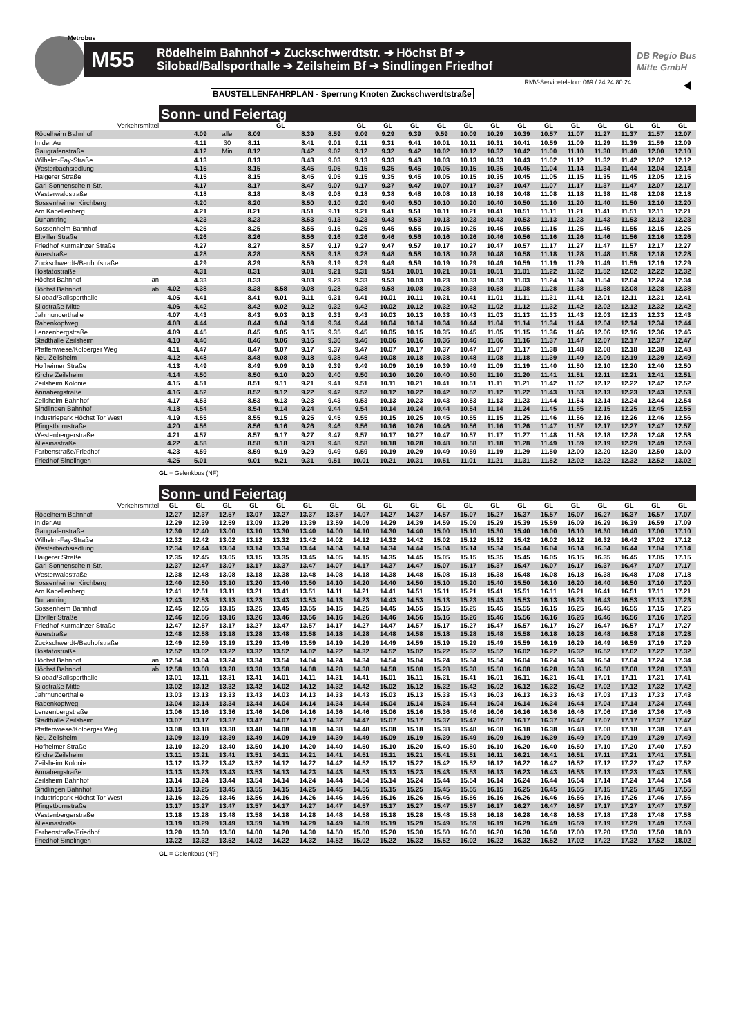Metrobus
M55
Rödelheim Bahnhof ➔ Zuckschwerdtstr. ➔ Höchst Bf ➔
Silobad/Ballsporthalle ➔ Zeilsheim Bf ➔ Sindlingen Friedhof
DB Regio Bus
Mitte GmbH
RMV-Servicetelefon: 069 / 24 24 80 24
BAUSTELLENFAHRPLAN - Sperrung Knoten Zuckschwerdtstraße
Sonn- und Feiertag
| Verkehrsmittel | | | | | GL | | | GL | GL | GL | GL | GL | GL | GL | GL | GL | GL | GL | GL | GL |
| --- | --- | --- | --- | --- | --- | --- | --- | --- | --- | --- | --- | --- | --- | --- | --- | --- | --- | --- | --- | --- |
| Rödelheim Bahnhof | | 4.09 | alle | 8.09 | | 8.39 | 8.59 | 9.09 | 9.29 | 9.39 | 9.59 | 10.09 | 10.29 | 10.39 | 10.57 | 11.07 | 11.27 | 11.37 | 11.57 | 12.07 |
| In der Au | | 4.11 | 30 | 8.11 | | 8.41 | 9.01 | 9.11 | 9.31 | 9.41 | 10.01 | 10.11 | 10.31 | 10.41 | 10.59 | 11.09 | 11.29 | 11.39 | 11.59 | 12.09 |
| Gaugrafenstraße | | 4.12 | Min | 8.12 | | 8.42 | 9.02 | 9.12 | 9.32 | 9.42 | 10.02 | 10.12 | 10.32 | 10.42 | 11.00 | 11.10 | 11.30 | 11.40 | 12.00 | 12.10 |
| Wilhelm-Fay-Straße | | 4.13 | | 8.13 | | 8.43 | 9.03 | 9.13 | 9.33 | 9.43 | 10.03 | 10.13 | 10.33 | 10.43 | 11.02 | 11.12 | 11.32 | 11.42 | 12.02 | 12.12 |
| Westerbachsiedlung | | 4.15 | | 8.15 | | 8.45 | 9.05 | 9.15 | 9.35 | 9.45 | 10.05 | 10.15 | 10.35 | 10.45 | 11.04 | 11.14 | 11.34 | 11.44 | 12.04 | 12.14 |
| Haigerer Straße | | 4.15 | | 8.15 | | 8.45 | 9.05 | 9.15 | 9.35 | 9.45 | 10.05 | 10.15 | 10.35 | 10.45 | 11.05 | 11.15 | 11.35 | 11.45 | 12.05 | 12.15 |
| Carl-Sonnenschein-Str. | | 4.17 | | 8.17 | | 8.47 | 9.07 | 9.17 | 9.37 | 9.47 | 10.07 | 10.17 | 10.37 | 10.47 | 11.07 | 11.17 | 11.37 | 11.47 | 12.07 | 12.17 |
| Westerwaldstraße | | 4.18 | | 8.18 | | 8.48 | 9.08 | 9.18 | 9.38 | 9.48 | 10.08 | 10.18 | 10.38 | 10.48 | 11.08 | 11.18 | 11.38 | 11.48 | 12.08 | 12.18 |
| Sossenheimer Kirchberg | | 4.20 | | 8.20 | | 8.50 | 9.10 | 9.20 | 9.40 | 9.50 | 10.10 | 10.20 | 10.40 | 10.50 | 11.10 | 11.20 | 11.40 | 11.50 | 12.10 | 12.20 |
| Am Kapellenberg | | 4.21 | | 8.21 | | 8.51 | 9.11 | 9.21 | 9.41 | 9.51 | 10.11 | 10.21 | 10.41 | 10.51 | 11.11 | 11.21 | 11.41 | 11.51 | 12.11 | 12.21 |
| Dunantring | | 4.23 | | 8.23 | | 8.53 | 9.13 | 9.23 | 9.43 | 9.53 | 10.13 | 10.23 | 10.43 | 10.53 | 11.13 | 11.23 | 11.43 | 11.53 | 12.13 | 12.23 |
| Sossenheim Bahnhof | | 4.25 | | 8.25 | | 8.55 | 9.15 | 9.25 | 9.45 | 9.55 | 10.15 | 10.25 | 10.45 | 10.55 | 11.15 | 11.25 | 11.45 | 11.55 | 12.15 | 12.25 |
| Eltviller Straße | | 4.26 | | 8.26 | | 8.56 | 9.16 | 9.26 | 9.46 | 9.56 | 10.16 | 10.26 | 10.46 | 10.56 | 11.16 | 11.26 | 11.46 | 11.56 | 12.16 | 12.26 |
| Friedhof Kurmainzer Straße | | 4.27 | | 8.27 | | 8.57 | 9.17 | 9.27 | 9.47 | 9.57 | 10.17 | 10.27 | 10.47 | 10.57 | 11.17 | 11.27 | 11.47 | 11.57 | 12.17 | 12.27 |
| Auerstraße | | 4.28 | | 8.28 | | 8.58 | 9.18 | 9.28 | 9.48 | 9.58 | 10.18 | 10.28 | 10.48 | 10.58 | 11.18 | 11.28 | 11.48 | 11.58 | 12.18 | 12.28 |
| Zuckschwerdt-/Bauhofstraße | | 4.29 | | 8.29 | | 8.59 | 9.19 | 9.29 | 9.49 | 9.59 | 10.19 | 10.29 | 10.49 | 10.59 | 11.19 | 11.29 | 11.49 | 11.59 | 12.19 | 12.29 |
| Hostatostraße | | 4.31 | | 8.31 | | 9.01 | 9.21 | 9.31 | 9.51 | 10.01 | 10.21 | 10.31 | 10.51 | 11.01 | 11.22 | 11.32 | 11.52 | 12.02 | 12.22 | 12.32 |
| Höchst Bahnhof an | | 4.33 | | 8.33 | | 9.03 | 9.23 | 9.33 | 9.53 | 10.03 | 10.23 | 10.33 | 10.53 | 11.03 | 11.24 | 11.34 | 11.54 | 12.04 | 12.24 | 12.34 |
| Höchst Bahnhof ab | 4.02 | 4.38 | | 8.38 | 8.58 | 9.08 | 9.28 | 9.38 | 9.58 | 10.08 | 10.28 | 10.38 | 10.58 | 11.08 | 11.28 | 11.38 | 11.58 | 12.08 | 12.28 | 12.38 |
| Silobad/Ballsporthalle | 4.05 | 4.41 | | 8.41 | 9.01 | 9.11 | 9.31 | 9.41 | 10.01 | 10.11 | 10.31 | 10.41 | 11.01 | 11.11 | 11.31 | 11.41 | 12.01 | 12.11 | 12.31 | 12.41 |
| Silostraße Mitte | 4.06 | 4.42 | | 8.42 | 9.02 | 9.12 | 9.32 | 9.42 | 10.02 | 10.12 | 10.32 | 10.42 | 11.02 | 11.12 | 11.32 | 11.42 | 12.02 | 12.12 | 12.32 | 12.42 |
| Jahrhunderthalle | 4.07 | 4.43 | | 8.43 | 9.03 | 9.13 | 9.33 | 9.43 | 10.03 | 10.13 | 10.33 | 10.43 | 11.03 | 11.13 | 11.33 | 11.43 | 12.03 | 12.13 | 12.33 | 12.43 |
| Rabenkopfweg | 4.08 | 4.44 | | 8.44 | 9.04 | 9.14 | 9.34 | 9.44 | 10.04 | 10.14 | 10.34 | 10.44 | 11.04 | 11.14 | 11.34 | 11.44 | 12.04 | 12.14 | 12.34 | 12.44 |
| Lenzenbergstraße | 4.09 | 4.45 | | 8.45 | 9.05 | 9.15 | 9.35 | 9.45 | 10.05 | 10.15 | 10.35 | 10.45 | 11.05 | 11.15 | 11.36 | 11.46 | 12.06 | 12.16 | 12.36 | 12.46 |
| Stadthalle Zeilsheim | 4.10 | 4.46 | | 8.46 | 9.06 | 9.16 | 9.36 | 9.46 | 10.06 | 10.16 | 10.36 | 10.46 | 11.06 | 11.16 | 11.37 | 11.47 | 12.07 | 12.17 | 12.37 | 12.47 |
| Pfaffenwiese/Kolberger Weg | 4.11 | 4.47 | | 8.47 | 9.07 | 9.17 | 9.37 | 9.47 | 10.07 | 10.17 | 10.37 | 10.47 | 11.07 | 11.17 | 11.38 | 11.48 | 12.08 | 12.18 | 12.38 | 12.48 |
| Neu-Zeilsheim | 4.12 | 4.48 | | 8.48 | 9.08 | 9.18 | 9.38 | 9.48 | 10.08 | 10.18 | 10.38 | 10.48 | 11.08 | 11.18 | 11.39 | 11.49 | 12.09 | 12.19 | 12.39 | 12.49 |
| Hofheimer Straße | 4.13 | 4.49 | | 8.49 | 9.09 | 9.19 | 9.39 | 9.49 | 10.09 | 10.19 | 10.39 | 10.49 | 11.09 | 11.19 | 11.40 | 11.50 | 12.10 | 12.20 | 12.40 | 12.50 |
| Kirche Zeilsheim | 4.14 | 4.50 | | 8.50 | 9.10 | 9.20 | 9.40 | 9.50 | 10.10 | 10.20 | 10.40 | 10.50 | 11.10 | 11.20 | 11.41 | 11.51 | 12.11 | 12.21 | 12.41 | 12.51 |
| Zeilsheim Kolonie | 4.15 | 4.51 | | 8.51 | 9.11 | 9.21 | 9.41 | 9.51 | 10.11 | 10.21 | 10.41 | 10.51 | 11.11 | 11.21 | 11.42 | 11.52 | 12.12 | 12.22 | 12.42 | 12.52 |
| Annabergstraße | 4.16 | 4.52 | | 8.52 | 9.12 | 9.22 | 9.42 | 9.52 | 10.12 | 10.22 | 10.42 | 10.52 | 11.12 | 11.22 | 11.43 | 11.53 | 12.13 | 12.23 | 12.43 | 12.53 |
| Zeilsheim Bahnhof | 4.17 | 4.53 | | 8.53 | 9.13 | 9.23 | 9.43 | 9.53 | 10.13 | 10.23 | 10.43 | 10.53 | 11.13 | 11.23 | 11.44 | 11.54 | 12.14 | 12.24 | 12.44 | 12.54 |
| Sindlingen Bahnhof | 4.18 | 4.54 | | 8.54 | 9.14 | 9.24 | 9.44 | 9.54 | 10.14 | 10.24 | 10.44 | 10.54 | 11.14 | 11.24 | 11.45 | 11.55 | 12.15 | 12.25 | 12.45 | 12.55 |
| Industriepark Höchst Tor West | 4.19 | 4.55 | | 8.55 | 9.15 | 9.25 | 9.45 | 9.55 | 10.15 | 10.25 | 10.45 | 10.55 | 11.15 | 11.25 | 11.46 | 11.56 | 12.16 | 12.26 | 12.46 | 12.56 |
| Pfingstbornstraße | 4.20 | 4.56 | | 8.56 | 9.16 | 9.26 | 9.46 | 9.56 | 10.16 | 10.26 | 10.46 | 10.56 | 11.16 | 11.26 | 11.47 | 11.57 | 12.17 | 12.27 | 12.47 | 12.57 |
| Westenbergerstraße | 4.21 | 4.57 | | 8.57 | 9.17 | 9.27 | 9.47 | 9.57 | 10.17 | 10.27 | 10.47 | 10.57 | 11.17 | 11.27 | 11.48 | 11.58 | 12.18 | 12.28 | 12.48 | 12.58 |
| Allesinastraße | 4.22 | 4.58 | | 8.58 | 9.18 | 9.28 | 9.48 | 9.58 | 10.18 | 10.28 | 10.48 | 10.58 | 11.18 | 11.28 | 11.49 | 11.59 | 12.19 | 12.29 | 12.49 | 12.59 |
| Farbenstraße/Friedhof | 4.23 | 4.59 | | 8.59 | 9.19 | 9.29 | 9.49 | 9.59 | 10.19 | 10.29 | 10.49 | 10.59 | 11.19 | 11.29 | 11.50 | 12.00 | 12.20 | 12.30 | 12.50 | 13.00 |
| Friedhof Sindlingen | 4.25 | 5.01 | | 9.01 | 9.21 | 9.31 | 9.51 | 10.01 | 10.21 | 10.31 | 10.51 | 11.01 | 11.21 | 11.31 | 11.52 | 12.02 | 12.22 | 12.32 | 12.52 | 13.02 |
GL = Gelenkbus (NF)
Sonn- und Feiertag
| Verkehrsmittel | GL | GL | GL | GL | GL | GL | GL | GL | GL | GL | GL | GL | GL | GL | GL | GL | GL | GL | GL | GL |
| --- | --- | --- | --- | --- | --- | --- | --- | --- | --- | --- | --- | --- | --- | --- | --- | --- | --- | --- | --- | --- |
| Rödelheim Bahnhof | 12.27 | 12.37 | 12.57 | 13.07 | 13.27 | 13.37 | 13.57 | 14.07 | 14.27 | 14.37 | 14.57 | 15.07 | 15.27 | 15.37 | 15.57 | 16.07 | 16.27 | 16.37 | 16.57 | 17.07 |
| In der Au | 12.29 | 12.39 | 12.59 | 13.09 | 13.29 | 13.39 | 13.59 | 14.09 | 14.29 | 14.39 | 14.59 | 15.09 | 15.29 | 15.39 | 15.59 | 16.09 | 16.29 | 16.39 | 16.59 | 17.09 |
| Gaugrafenstraße | 12.30 | 12.40 | 13.00 | 13.10 | 13.30 | 13.40 | 14.00 | 14.10 | 14.30 | 14.40 | 15.00 | 15.10 | 15.30 | 15.40 | 16.00 | 16.10 | 16.30 | 16.40 | 17.00 | 17.10 |
| Wilhelm-Fay-Straße | 12.32 | 12.42 | 13.02 | 13.12 | 13.32 | 13.42 | 14.02 | 14.12 | 14.32 | 14.42 | 15.02 | 15.12 | 15.32 | 15.42 | 16.02 | 16.12 | 16.32 | 16.42 | 17.02 | 17.12 |
| Westerbachsiedlung | 12.34 | 12.44 | 13.04 | 13.14 | 13.34 | 13.44 | 14.04 | 14.14 | 14.34 | 14.44 | 15.04 | 15.14 | 15.34 | 15.44 | 16.04 | 16.14 | 16.34 | 16.44 | 17.04 | 17.14 |
| Haigerer Straße | 12.35 | 12.45 | 13.05 | 13.15 | 13.35 | 13.45 | 14.05 | 14.15 | 14.35 | 14.45 | 15.05 | 15.15 | 15.35 | 15.45 | 16.05 | 16.15 | 16.35 | 16.45 | 17.05 | 17.15 |
| Carl-Sonnenschein-Str. | 12.37 | 12.47 | 13.07 | 13.17 | 13.37 | 13.47 | 14.07 | 14.17 | 14.37 | 14.47 | 15.07 | 15.17 | 15.37 | 15.47 | 16.07 | 16.17 | 16.37 | 16.47 | 17.07 | 17.17 |
| Westerwaldstraße | 12.38 | 12.48 | 13.08 | 13.18 | 13.38 | 13.48 | 14.08 | 14.18 | 14.38 | 14.48 | 15.08 | 15.18 | 15.38 | 15.48 | 16.08 | 16.18 | 16.38 | 16.48 | 17.08 | 17.18 |
| Sossenheimer Kirchberg | 12.40 | 12.50 | 13.10 | 13.20 | 13.40 | 13.50 | 14.10 | 14.20 | 14.40 | 14.50 | 15.10 | 15.20 | 15.40 | 15.50 | 16.10 | 16.20 | 16.40 | 16.50 | 17.10 | 17.20 |
| Am Kapellenberg | 12.41 | 12.51 | 13.11 | 13.21 | 13.41 | 13.51 | 14.11 | 14.21 | 14.41 | 14.51 | 15.11 | 15.21 | 15.41 | 15.51 | 16.11 | 16.21 | 16.41 | 16.51 | 17.11 | 17.21 |
| Dunantring | 12.43 | 12.53 | 13.13 | 13.23 | 13.43 | 13.53 | 14.13 | 14.23 | 14.43 | 14.53 | 15.13 | 15.23 | 15.43 | 15.53 | 16.13 | 16.23 | 16.43 | 16.53 | 17.13 | 17.23 |
| Sossenheim Bahnhof | 12.45 | 12.55 | 13.15 | 13.25 | 13.45 | 13.55 | 14.15 | 14.25 | 14.45 | 14.55 | 15.15 | 15.25 | 15.45 | 15.55 | 16.15 | 16.25 | 16.45 | 16.55 | 17.15 | 17.25 |
| Eltviller Straße | 12.46 | 12.56 | 13.16 | 13.26 | 13.46 | 13.56 | 14.16 | 14.26 | 14.46 | 14.56 | 15.16 | 15.26 | 15.46 | 15.56 | 16.16 | 16.26 | 16.46 | 16.56 | 17.16 | 17.26 |
| Friedhof Kurmainzer Straße | 12.47 | 12.57 | 13.17 | 13.27 | 13.47 | 13.57 | 14.17 | 14.27 | 14.47 | 14.57 | 15.17 | 15.27 | 15.47 | 15.57 | 16.17 | 16.27 | 16.47 | 16.57 | 17.17 | 17.27 |
| Auerstraße | 12.48 | 12.58 | 13.18 | 13.28 | 13.48 | 13.58 | 14.18 | 14.28 | 14.48 | 14.58 | 15.18 | 15.28 | 15.48 | 15.58 | 16.18 | 16.28 | 16.48 | 16.58 | 17.18 | 17.28 |
| Zuckschwerdt-/Bauhofstraße | 12.49 | 12.59 | 13.19 | 13.29 | 13.49 | 13.59 | 14.19 | 14.29 | 14.49 | 14.59 | 15.19 | 15.29 | 15.49 | 15.59 | 16.19 | 16.29 | 16.49 | 16.59 | 17.19 | 17.29 |
| Hostatostraße | 12.52 | 13.02 | 13.22 | 13.32 | 13.52 | 14.02 | 14.22 | 14.32 | 14.52 | 15.02 | 15.22 | 15.32 | 15.52 | 16.02 | 16.22 | 16.32 | 16.52 | 17.02 | 17.22 | 17.32 |
| Höchst Bahnhof an | 12.54 | 13.04 | 13.24 | 13.34 | 13.54 | 14.04 | 14.24 | 14.34 | 14.54 | 15.04 | 15.24 | 15.34 | 15.54 | 16.04 | 16.24 | 16.34 | 16.54 | 17.04 | 17.24 | 17.34 |
| Höchst Bahnhof ab | 12.58 | 13.08 | 13.28 | 13.38 | 13.58 | 14.08 | 14.28 | 14.38 | 14.58 | 15.08 | 15.28 | 15.38 | 15.58 | 16.08 | 16.28 | 16.38 | 16.58 | 17.08 | 17.28 | 17.38 |
| Silobad/Ballsporthalle | 13.01 | 13.11 | 13.31 | 13.41 | 14.01 | 14.11 | 14.31 | 14.41 | 15.01 | 15.11 | 15.31 | 15.41 | 16.01 | 16.11 | 16.31 | 16.41 | 17.01 | 17.11 | 17.31 | 17.41 |
| Silostraße Mitte | 13.02 | 13.12 | 13.32 | 13.42 | 14.02 | 14.12 | 14.32 | 14.42 | 15.02 | 15.12 | 15.32 | 15.42 | 16.02 | 16.12 | 16.32 | 16.42 | 17.02 | 17.12 | 17.32 | 17.42 |
| Jahrhunderthalle | 13.03 | 13.13 | 13.33 | 13.43 | 14.03 | 14.13 | 14.33 | 14.43 | 15.03 | 15.13 | 15.33 | 15.43 | 16.03 | 16.13 | 16.33 | 16.43 | 17.03 | 17.13 | 17.33 | 17.43 |
| Rabenkopfweg | 13.04 | 13.14 | 13.34 | 13.44 | 14.04 | 14.14 | 14.34 | 14.44 | 15.04 | 15.14 | 15.34 | 15.44 | 16.04 | 16.14 | 16.34 | 16.44 | 17.04 | 17.14 | 17.34 | 17.44 |
| Lenzenbergstraße | 13.06 | 13.16 | 13.36 | 13.46 | 14.06 | 14.16 | 14.36 | 14.46 | 15.06 | 15.16 | 15.36 | 15.46 | 16.06 | 16.16 | 16.36 | 16.46 | 17.06 | 17.16 | 17.36 | 17.46 |
| Stadthalle Zeilsheim | 13.07 | 13.17 | 13.37 | 13.47 | 14.07 | 14.17 | 14.37 | 14.47 | 15.07 | 15.17 | 15.37 | 15.47 | 16.07 | 16.17 | 16.37 | 16.47 | 17.07 | 17.17 | 17.37 | 17.47 |
| Pfaffenwiese/Kolberger Weg | 13.08 | 13.18 | 13.38 | 13.48 | 14.08 | 14.18 | 14.38 | 14.48 | 15.08 | 15.18 | 15.38 | 15.48 | 16.08 | 16.18 | 16.38 | 16.48 | 17.08 | 17.18 | 17.38 | 17.48 |
| Neu-Zeilsheim | 13.09 | 13.19 | 13.39 | 13.49 | 14.09 | 14.19 | 14.39 | 14.49 | 15.09 | 15.19 | 15.39 | 15.49 | 16.09 | 16.19 | 16.39 | 16.49 | 17.09 | 17.19 | 17.39 | 17.49 |
| Hofheimer Straße | 13.10 | 13.20 | 13.40 | 13.50 | 14.10 | 14.20 | 14.40 | 14.50 | 15.10 | 15.20 | 15.40 | 15.50 | 16.10 | 16.20 | 16.40 | 16.50 | 17.10 | 17.20 | 17.40 | 17.50 |
| Kirche Zeilsheim | 13.11 | 13.21 | 13.41 | 13.51 | 14.11 | 14.21 | 14.41 | 14.51 | 15.11 | 15.21 | 15.41 | 15.51 | 16.11 | 16.21 | 16.41 | 16.51 | 17.11 | 17.21 | 17.41 | 17.51 |
| Zeilsheim Kolonie | 13.12 | 13.22 | 13.42 | 13.52 | 14.12 | 14.22 | 14.42 | 14.52 | 15.12 | 15.22 | 15.42 | 15.52 | 16.12 | 16.22 | 16.42 | 16.52 | 17.12 | 17.22 | 17.42 | 17.52 |
| Annabergstraße | 13.13 | 13.23 | 13.43 | 13.53 | 14.13 | 14.23 | 14.43 | 14.53 | 15.13 | 15.23 | 15.43 | 15.53 | 16.13 | 16.23 | 16.43 | 16.53 | 17.13 | 17.23 | 17.43 | 17.53 |
| Zeilsheim Bahnhof | 13.14 | 13.24 | 13.44 | 13.54 | 14.14 | 14.24 | 14.44 | 14.54 | 15.14 | 15.24 | 15.44 | 15.54 | 16.14 | 16.24 | 16.44 | 16.54 | 17.14 | 17.24 | 17.44 | 17.54 |
| Sindlingen Bahnhof | 13.15 | 13.25 | 13.45 | 13.55 | 14.15 | 14.25 | 14.45 | 14.55 | 15.15 | 15.25 | 15.45 | 15.55 | 16.15 | 16.25 | 16.45 | 16.55 | 17.15 | 17.25 | 17.45 | 17.55 |
| Industriepark Höchst Tor West | 13.16 | 13.26 | 13.46 | 13.56 | 14.16 | 14.26 | 14.46 | 14.56 | 15.16 | 15.26 | 15.46 | 15.56 | 16.16 | 16.26 | 16.46 | 16.56 | 17.16 | 17.26 | 17.46 | 17.56 |
| Pfingstbornstraße | 13.17 | 13.27 | 13.47 | 13.57 | 14.17 | 14.27 | 14.47 | 14.57 | 15.17 | 15.27 | 15.47 | 15.57 | 16.17 | 16.27 | 16.47 | 16.57 | 17.17 | 17.27 | 17.47 | 17.57 |
| Westenbergerstraße | 13.18 | 13.28 | 13.48 | 13.58 | 14.18 | 14.28 | 14.48 | 14.58 | 15.18 | 15.28 | 15.48 | 15.58 | 16.18 | 16.28 | 16.48 | 16.58 | 17.18 | 17.28 | 17.48 | 17.58 |
| Allesinastraße | 13.19 | 13.29 | 13.49 | 13.59 | 14.19 | 14.29 | 14.49 | 14.59 | 15.19 | 15.29 | 15.49 | 15.59 | 16.19 | 16.29 | 16.49 | 16.59 | 17.19 | 17.29 | 17.49 | 17.59 |
| Farbenstraße/Friedhof | 13.20 | 13.30 | 13.50 | 14.00 | 14.20 | 14.30 | 14.50 | 15.00 | 15.20 | 15.30 | 15.50 | 16.00 | 16.20 | 16.30 | 16.50 | 17.00 | 17.20 | 17.30 | 17.50 | 18.00 |
| Friedhof Sindlingen | 13.22 | 13.32 | 13.52 | 14.02 | 14.22 | 14.32 | 14.52 | 15.02 | 15.22 | 15.32 | 15.52 | 16.02 | 16.22 | 16.32 | 16.52 | 17.02 | 17.22 | 17.32 | 17.52 | 18.02 |
GL = Gelenkbus (NF)